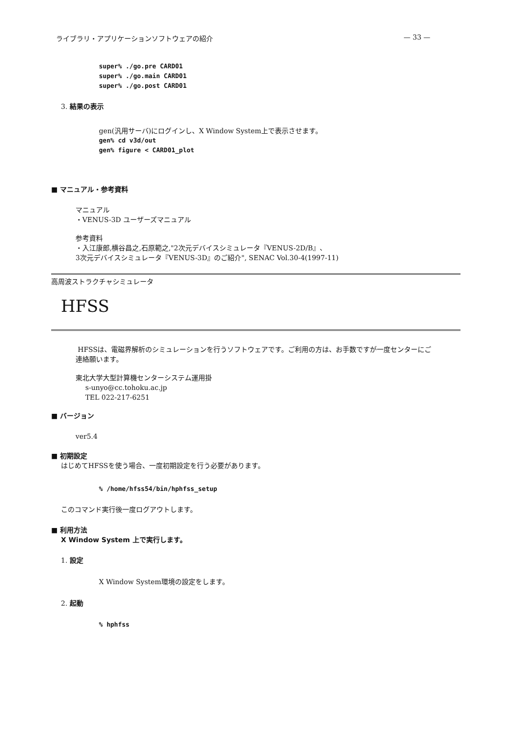ライブラリ・アプリケーションソフトウェアの紹介 — 33 —
super% ./go.pre CARD01
super% ./go.main CARD01
super% ./go.post CARD01
3. 結果の表示
gen(汎用サーバ)にログインし、X Window System上で表示させます。
gen% cd v3d/out
gen% figure < CARD01_plot
■ マニュアル・参考資料
マニュアル
・VENUS-3D ユーザーズマニュアル
参考資料
・入江康郎,横谷昌之,石原範之,"2次元デバイスシミュレータ『VENUS-2D/B』、
3次元デバイスシミュレータ『VENUS-3D』のご紹介", SENAC Vol.30-4(1997-11)
高周波ストラクチャシミュレータ
HFSS
HFSSは、電磁界解析のシミュレーションを行うソフトウェアです。ご利用の方は、お手数ですが一度センターにご連絡願います。
東北大学大型計算機センターシステム運用掛
s-unyo@cc.tohoku.ac.jp
TEL 022-217-6251
■ バージョン
ver5.4
■ 初期設定
はじめてHFSSを使う場合、一度初期設定を行う必要があります。
% /home/hfss54/bin/hphfss_setup
このコマンド実行後一度ログアウトします。
■ 利用方法
X Window System 上で実行します。
1. 設定
X Window System環境の設定をします。
2. 起動
% hphfss